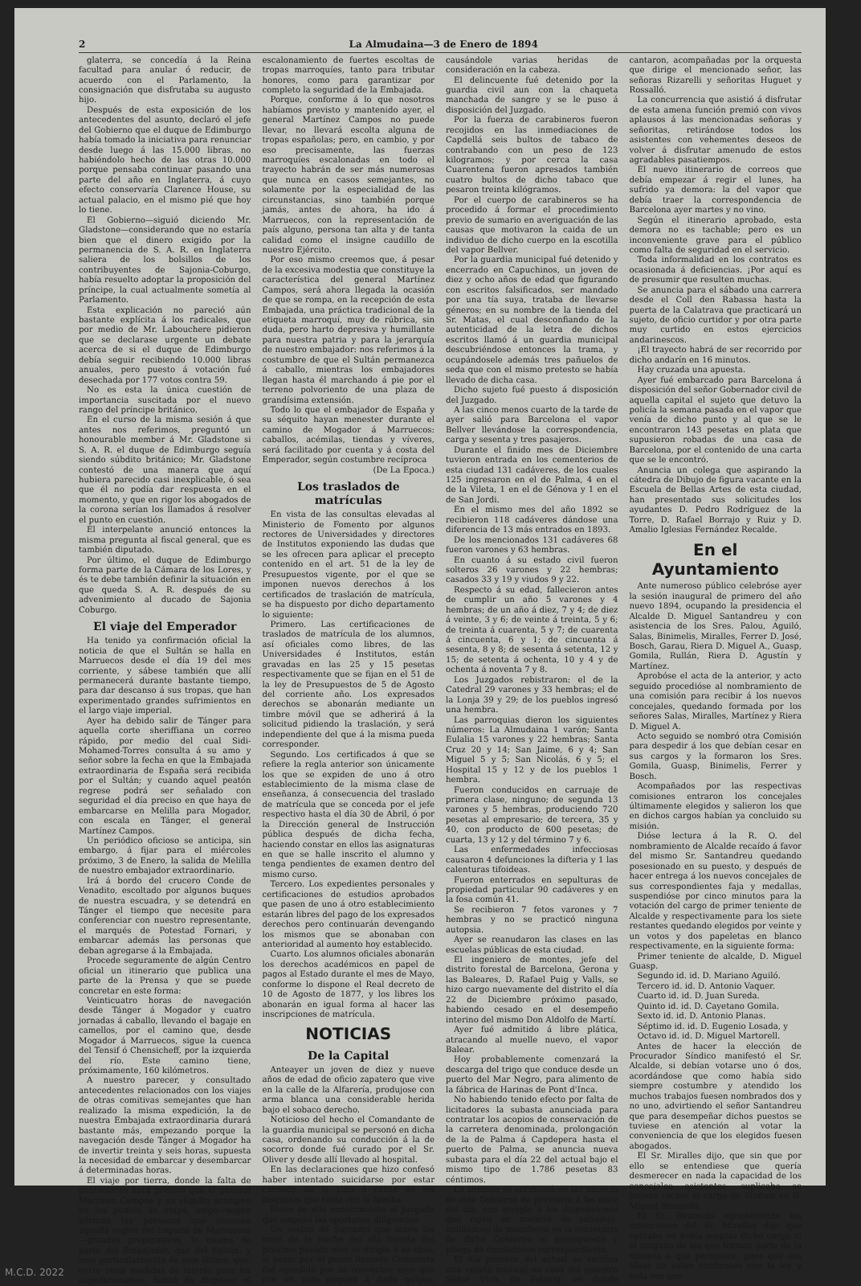2 La Almudaina—3 de Enero de 1894
glaterra, se concedía á la Reina facultad para anular ó reducir, de acuerdo con el Parlamento, la consignación que disfrutaba su augusto hijo.
Después de esta exposición de los antecedentes del asunto, declaró el jefe del Gobierno que el duque de Edimburgo había tomado la iniciativa para renunciar desde luego á las 15.000 libras, no habiéndolo hecho de las otras 10.000 porque pensaba continuar pasando una parte del año en Inglaterra, á cuyo efecto conservaría Clarence House, su actual palacio, en el mismo pié que hoy lo tiene.
El Gobierno—siguió diciendo Mr. Gladstone—considerando que no estaría bien que el dinero exigido por la permanencia de S. A. R. en Inglaterra saliera de los bolsillos de los contribuyentes de Sajonia-Coburgo, había resuelto adoptar la proposición del príncipe, la cual actualmente sometía al Parlamento.
Esta explicación no pareció aún bastante explícita á los radicales, que por medio de Mr. Labouchere pidieron que se declarase urgente un debate acerca de si el duque de Edimburgo debía seguir recibiendo 10.000 libras anuales, pero puesto á votación fué desechada por 177 votos contra 59.
No es esta la única cuestión de importancia suscitada por el nuevo rango del príncipe británico.
En el curso de la misma sesión á que antes nos referimos, preguntó un honourable member á Mr. Gladstone si S. A. R. el duque de Edimburgo seguía siendo súbdito británico; Mr. Gladstone contestó de una manera que aquí hubiera parecido casi inexplicable, ó sea que él no podía dar respuesta en el momento, y que en rigor los abogados de la corona serían los llamados á resolver el punto en cuestión.
El interpelante anunció entonces la misma pregunta al fiscal general, que es también diputado.
Por último, el duque de Edimburgo forma parte de la Cámara de los Lores, y és te debe también definir la situación en que queda S. A. R. después de su advenimiento al ducado de Sajonia Coburgo.
El viaje del Emperador
Ha tenido ya confirmación oficial la noticia de que el Sultán se halla en Marruecos desde el día 19 del mes corriente, y sábese también que allí permanecerá durante bastante tiempo, para dar descanso á sus tropas, que han experimentado grandes sufrimientos en el largo viaje imperial.
Ayer ha debido salir de Tánger para aquella corte sheriffiana un correo rápido, por medio del cual Sidi-Mohamed-Torres consulta á su amo y señor sobre la fecha en que la Embajada extraordinaria de España será recibida por el Sultán; y cuando aquel peatón regrese podrá ser señalado con seguridad el día preciso en que haya de embarcarse en Melilla para Mogador, con escala en Tánger, el general Martínez Campos.
Un periódico oficioso se anticipa, sin embargo, á fijar para el miércoles próximo, 3 de Enero, la salida de Melilla de nuestro embajador extraordinario.
Irá á bordo del crucero Conde de Venadito, escoltado por algunos buques de nuestra escuadra, y se detendrá en Tánger el tiempo que necesite para conferenciar con nuestro representante, el marqués de Potestad Fornari, y embarcar además las personas que deban agregarse á la Embajada.
Procede seguramente de algún Centro oficial un itinerario que publica una parte de la Prensa y que se puede concretar en este forma:
Veinticuatro horas de navegación desde Tánger á Mogador y cuatro jornadas á caballo, llevando el bagaje en camellos, por el camino que, desde Mogador á Marruecos, sigue la cuenca del Tensif ó Chensicheff, por la izquierda del río. Este camino tiene, próximamente, 160 kilómetros.
A nuestro parecer, y consultado antecedentes relacionados con los viajes de otras comitivas semejantes que han realizado la misma expedición, la de nuestra Embajada extraordinaria durará bastante más, empezando porque la navegación desde Tánger á Mogador ha de invertir treinta y seis horas, supuesta la necesidad de embarcar y desembarcar á determinadas horas.
El viaje por tierra, donde la falta de poblaciones hará preciso que el general Martínez Campos y su séquito acampen en los puntos de etapa, exige—según afirman las personas que conocen aquella región del Imperio de Marruecos—grandes preparativos, lo mismo de parte del Embajador, que del Sultán, y muy particularmente de este último, que, entre otras medidas de interés para los expedicionarios, habrá de disponer el escalonamiento de fuertes escoltas de tropas marroquíes, tanto para tributar honores, como para garantizar por completo la seguridad de la Embajada.
Porque, conforme á lo que nosotros habíamos previsto y mantenido ayer, el general Martínez Campos no puede llevar, no llevará escolta alguna de tropas españolas; pero, en cambio, y por eso precisamente, las fuerzas marroquíes escalonadas en todo el trayecto habrán de ser más numerosas que nunca en casos semejantes, no solamente por la especialidad de las circunstancias, sino también porque jamás, antes de ahora, ha ido á Marruecos, con la representación de país alguno, persona tan alta y de tanta calidad como el insigne caudillo de nuestro Ejército.
Por eso mismo creemos que, á pesar de la excesiva modestia que constituye la característica del general Martínez Campos, será ahora llegada la ocasión de que se rompa, en la recepción de esta Embajada, una práctica tradicional de la etiqueta marroquí, muy de rúbrica, sin duda, pero harto depresiva y humillante para nuestra patria y para la jerarquía de nuestro embajador: nos referimos á la costumbre de que el Sultán permanezca á caballo, mientras los embajadores llegan hasta él marchando á pie por el terreno polvoriento de una plaza de grandísima extensión.
Todo lo que el embajador de España y su séquito hayan menester durante el camino de Mogador á Marruecos: caballos, acémilas, tiendas y víveres, será facilitado por cuenta y á costa del Emperador, según costumbre recíproca
(De La Epoca.)
Los traslados de matrículas
En vista de las consultas elevadas al Ministerio de Fomento por algunos rectores de Universidades y directores de Institutos exponiendo las dudas que se les ofrecen para aplicar el precepto contenido en el art. 51 de la ley de Presupuestos vigente, por el que se imponen nuevos derechos á los certificados de traslación de matrícula, se ha dispuesto por dicho departamento lo siguiente:
Primero. Las certificaciones de traslados de matrícula de los alumnos, así oficiales como libres, de las Universidades é Institutos, están gravadas en las 25 y 15 pesetas respectivamente que se fijan en el 51 de la ley de Presupuestos de 5 de Agosto del corriente año. Los expresados derechos se abonarán mediante un timbre móvil que se adherirá á la solicitud pidiendo la traslación, y será independiente del que á la misma pueda corresponder.
Segundo. Los certificados á que se refiere la regla anterior son únicamente los que se expiden de uno á otro establecimiento de la misma clase de enseñanza, á consecuencia del traslado de matrícula que se conceda por el jefe respectivo hasta el día 30 de Abril, ó por la Dirección general de Instrucción pública después de dicha fecha, haciendo constar en ellos las asignaturas en que se halle inscrito el alumno y tenga pendientes de examen dentro del mismo curso.
Tercero. Los expedientes personales y certificaciones de estudios aprobados que pasen de uno á otro establecimiento estarán libres del pago de los expresados derechos pero continuarán devengando los mismos que se abonaban con anterioridad al aumento hoy establecido.
Cuarto. Los alumnos oficiales abonarán los derechos académicos en papel de pagos al Estado durante el mes de Mayo, conforme lo dispone el Real decreto de 10 de Agosto de 1877, y los libres los abonarán en igual forma al hacer las inscripciones de matrícula.
NOTICIAS
De la Capital
Anteayer un joven de diez y nueve años de edad de oficio zapatero que vive en la calle de la Alfarería, produjose con arma blanca una considerable herida bajo el sobaco derecho.
Noticioso del hecho el Comandante de la guardia municipal se personó en dicha casa, ordenando su conducción á la de socorro donde fué curado por el Sr. Oliver y desde allí llevado al hospital.
En las declaraciones que hizo confesó haber intentado suicidarse por estar cansado de la vida á causa de los disgustos que tenía con la familia.
Dióse de ello conocimiento al Juzgado que empezó las oportunas diligencias.
Un vecino de Santanyí que sobre las once de la noche del día treinta del próximo pasado mes se dirigía á su casa, al pasar por el punto llamado Comuneta fué agredido por un convecino suyo que con un palo empezó á darle golpes, causándole varias heridas de consideración en la cabeza.
El delincuente fué detenido por la guardia civil aun con la chaqueta manchada de sangre y se le puso á disposición del Juzgado.
Por la fuerza de carabineros fueron recojidos en las inmediaciones de Capdellá seis bultos de tabaco de contrabando con un peso de 123 kilogramos; y por cerca la casa Cuarentena fueron apresados también cuatro bultos de dicho tabaco que pesaron treinta kilógramos.
Por el cuerpo de carabineros se ha procedido á formar el procedimiento previo de sumario en averiguación de las causas que motivaron la caida de un individuo de dicho cuerpo en la escotilla del vapor Bellver.
Por la guardia municipal fué detenido y encerrado en Capuchinos, un joven de diez y ocho años de edad que figurando con escritos falsificados, ser mandado por una tía suya, trataba de llevarse géneros; en su nombre de la tienda del Sr. Matas, el cual desconfiando de la autenticidad de la letra de dichos escritos llamó á un guardia municipal descubriéndose entonces la trama, y ocupándosele además tres pañuelos de seda que con el mismo pretesto se había llevado de dicha casa.
Dicho sujeto fué puesto á disposición del Juzgado.
A las cinco menos cuarto de la tarde de ayer salió para Barcelona el vapor Bellver llevándose la correspondencia, carga y sesenta y tres pasajeros.
Durante el finido mes de Diciembre tuvieron entrada en los cementerios de esta ciudad 131 cadáveres, de los cuales 125 ingresaron en el de Palma, 4 en el de la Vileta, 1 en el de Génova y 1 en el de San Jordi.
En el mismo mes del año 1892 se recibieron 118 cadáveres dándose una diferencia de 13 más entrados en 1893.
De los mencionados 131 cadáveres 68 fueron varones y 63 hembras.
En cuanto á su estado civil fueron solteros 26 varones y 22 hembras; casados 33 y 19 y viudos 9 y 22.
Respecto á su edad, fallecieron antes de cumplir un año 5 varones y 4 hembras; de un año á diez, 7 y 4; de diez á veinte, 3 y 6; de veinte á treinta, 5 y 6; de treinta á cuarenta, 5 y 7; de cuarenta á cincuenta, 6 y 1; de cincuenta á sesenta, 8 y 8; de sesenta á setenta, 12 y 15; de setenta á ochenta, 10 y 4 y de ochenta á noventa 7 y 8.
Los Juzgados rebistraron: el de la Catedral 29 varones y 33 hembras; el de la Lonja 39 y 29; de los pueblos ingresó una hembra.
Las parroquias dieron los siguientes números: La Almudaina 1 varón; Santa Eulalia 15 varones y 22 hembras; Santa Cruz 20 y 14; San Jaime, 6 y 4; San Miguel 5 y 5; San Nicolás, 6 y 5; el Hospital 15 y 12 y de los pueblos 1 hembra.
Fueron conducidos en carruaje de primera clase, ninguno; de segunda 13 varones y 5 hembras, produciendo 720 pesetas al empresario; de tercera, 35 y 40, con producto de 600 pesetas; de cuarta, 13 y 12 y del término 7 y 6.
Las enfermedades infecciosas causaron 4 defunciones la difteria y 1 las calenturas tifoideas.
Fueron enterrados en sepulturas de propiedad particular 90 cadáveres y en la fosa común 41.
Se recibieron 7 fetos varones y 7 hembras y no se practicó ninguna autopsia.
Ayer se reanudaron las clases en las escuelas públicas de esta ciudad.
El ingeniero de montes, jefe del distrito forestal de Barcelona, Gerona y las Baleares, D. Rafael Puig y Valls, se hizo cargo nuevamente del distrito el día 22 de Diciembre próximo pasado, habiendo cesado en el desempeño interino del mismo Don Aldolfo de Martí.
Ayer fué admitido á libre plática, atracando al muelle nuevo, el vapor Balear.
Hoy probablemente comenzará la descarga del trigo que conduce desde un puerto del Mar Negro, para alimento de la fábrica de Harinas de Pont d'Inca.
No habiendo tenido efecto por falta de licitadores la subasta anunciada para contratar los acopios de conservación de la carretera denominada, prolongación de la de Palma á Capdepera hasta el puerto de Palma, se anuncia nueva subasta para el día 22 del actual bajo el mismo tipo de 1.786 pesetas 83 céntimos.
La subasta se verificará en las oficinas de este Gobierno de provincia á las doce del día, con arreglo á las disposiciones que rigen en materia de subastas, hallándose de manifiesto en la Secretaría de dicho Gobierno el presupuesto y pliego de condiciones correspondiente.
El día primero del actual se verificó una velada musical en casa del maestro Señor Vich, de Felanig, en donde cantaron, acompañadas por la orquesta que dirige el mencionado señor, las señoras Rizarelli y señoritas Huguet y Rossalló.
La concurrencia que asistió á disfrutar de esta amena función premió con vivos aplausos á las mencionadas señoras y señoritas, retirándose todos los asistentes con vehementes deseos de volver á disfrutar amenudo de estos agradables pasatiempos.
El nuevo itinerario de correos que debía empezar á regir el lunes, ha sufrido ya demora: la del vapor que debía traer la correspondencia de Barcelona ayer martes y no vino.
Según el itinerario aprobado, esta demora no es tachable; pero es un inconveniente grave para el público como falta de seguridad en el servicio.
Toda informalidad en los contratos es ocasionada á deficiencias. ¡Por aquí es de presumir que resulten muchas.
Se anuncia para el sábado una carrera desde el Coll den Rabassa hasta la puerta de la Calatrava que practicará un sujeto, de oficio curtidor y por otra parte muy curtido en estos ejercicios andarinescos.
¡El trayecto habrá de ser recorrido por dicho andarín en 16 minutos.
Hay cruzada una apuesta.
Ayer fué embarcado para Barcelona á disposición del señor Gobernador civil de aquella capital el sujeto que detuvo la policía la semana pasada en el vapor que venía de dicho punto y al que se le encontraron 143 pesetas en plata que supusieron robadas de una casa de Barcelona, por el contenido de una carta que se le encontró.
Anuncia un colega que aspirando la cátedra de Dibujo de figura vacante en la Escuela de Bellas Artes de esta ciudad, han presentado sus solicitudes los ayudantes D. Pedro Rodríguez de la Torre, D. Rafael Borrajo y Ruiz y D. Amalio Iglesias Fernández Recalde.
En el Ayuntamiento
Ante numeroso público celebróse ayer la sesión inaugural de primero del año nuevo 1894, ocupando la presidencia el Alcalde D. Miguel Santandreu y con asistencia de los Sres. Palou, Aguiló, Salas, Binimelis, Miralles, Ferrer D. José, Bosch, Garau, Riera D. Miguel A., Guasp, Gomila, Rullán, Riera D. Agustín y Martínez.
Aprobóse el acta de la anterior, y acto seguido procedióse al nombramiento de una comisión para recibir á los nuevos concejales, quedando formada por los señores Salas, Miralles, Martínez y Riera D. Miguel A.
Acto seguido se nombró otra Comisión para despedir á los que debían cesar en sus cargos y la formaron los Sres. Gomila, Guasp, Binimelis, Ferrer y Bosch.
Acompañados por las respectivas comisiones entraron los concejales últimamente elegidos y salieron los que en dichos cargos habían ya concluido su misión.
Dióse lectura á la R. O. del nombramiento de Alcalde recaído á favor del mismo Sr. Santandreu quedando posesionado en su puesto, y después de hacer entrega á los nuevos concejales de sus correspondientes faja y medallas, suspendióse por cinco minutos para la votación del cargo de primer teniente de Alcalde y respectivamente para los siete restantes quedando elegidos por veinte y un votos y dos papeletas en blanco respectivamente, en la siguiente forma:
Primer teniente de alcalde, D. Miguel Guasp.
Segundo id. id. D. Mariano Aguiló.
Tercero id. id. D. Antonio Vaquer.
Cuarto id. id. D. Juan Sureda.
Quinto id. id. D. Cayetano Gomila.
Sexto id. id. D. Antonio Planas.
Séptimo id. id. D. Eugenio Losada, y
Octavo id. id. D. Miguel Martorell.
Antes de hacer la elección de Procurador Síndico manifestó el Sr. Alcalde, si debían votarse uno ó dos, acordándose que como había sido siempre costumbre y atendido los muchos trabajos fuesen nombrados dos y no uno, advirtiendo el señor Santandreu que para desempeñar dichos puestos se tuviese en atención al votar la conveniencia de que los elegidos fuesen abogados.
El Sr. Miralles dijo, que sin que por ello se entendiese que quería desmerecer en nada la capacidad de los concejales asistentes, suplicaba se hiciera recaer el cargo de Síndico en D. Miguel Binimelis.
El Sr. Binimelis agradeciendo las intenciones del Sr. Miralles dijo que opinaba no debía aceptar dicho cargo ni el ninguno de los que forman parte de la minoría á que pertenece, pues que sus ideas no están conformes con la ley y toda vez que
M.C.D. 2022